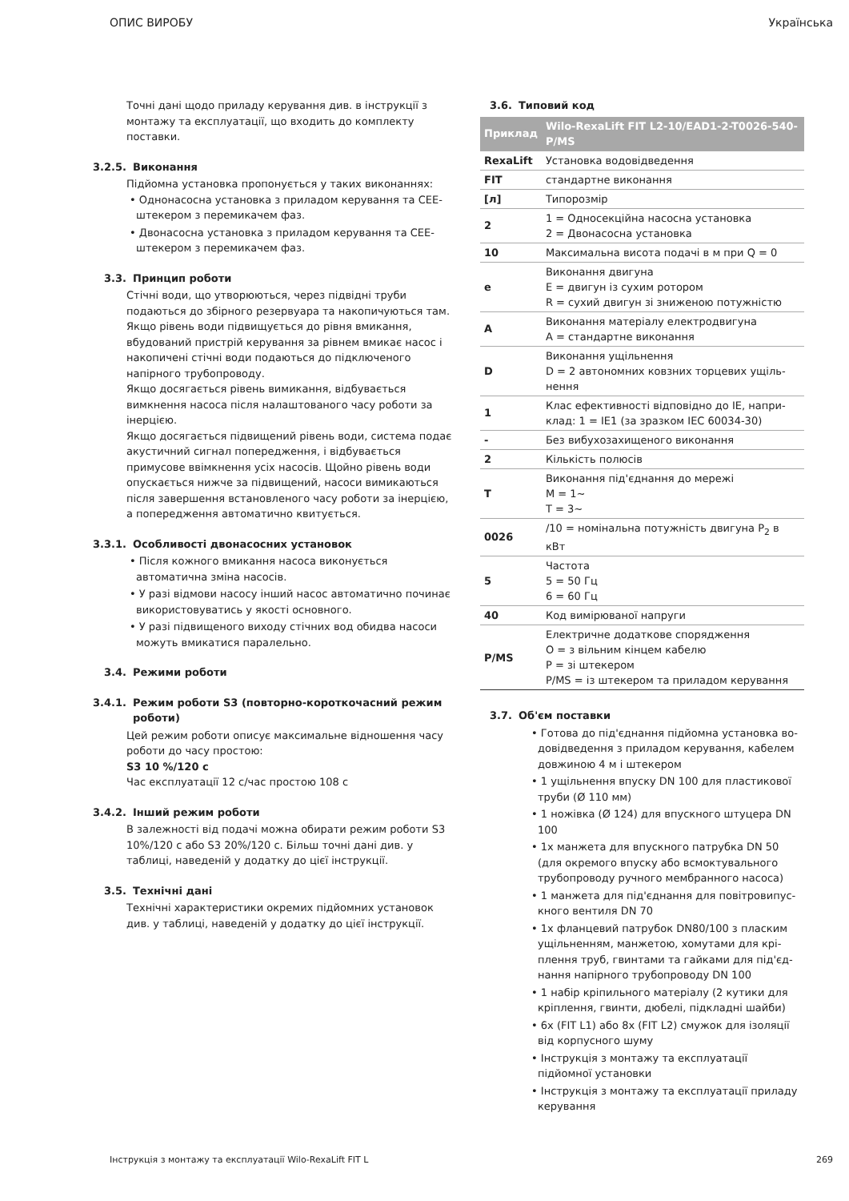ОПИС ВИРОБУ Українська
Точні дані щодо приладу керування див. в ін­струкції з монтажу та експлуатації, що входить до комплекту поставки.
3.2.5. Виконання
Підйомна установка пропонується у таких виконаннях:
• Однонасосна установка з приладом керування та CEE-штекером з перемикачем фаз.
• Двонасосна установка з приладом керування та CEE-штекером з перемикачем фаз.
3.3. Принцип роботи
Стічні води, що утворюються, через підвідні труби подаються до збірного резервуара та накопичуються там.
Якщо рівень води підвищується до рівня вмикання, вбудований пристрій керування за рівнем вмикає насос і накопичені стічні води подаються до підключеного напірного трубопроводу.
Якщо досягається рівень вимикання, відбува­ється вимкнення насоса після налаштованого часу роботи за інерцією.
Якщо досягається підвищений рівень води, система подає акустичний сигнал попере­дження, і відбувається примусове ввімкнення усіх насосів. Щойно рівень води опускається нижче за підвищений, насоси вимикаються після завершення встановленого часу роботи за інерцією, а попередження автоматично квитується.
3.3.1. Особливості двонасосних установок
• Після кожного вмикання насоса виконується автоматична зміна насосів.
• У разі відмови насосу інший насос автома­тично починає використовуватись у якості основного.
• У разі підвищеного виходу стічних вод обидва насоси можуть вмикатися паралельно.
3.4. Режими роботи
3.4.1. Режим роботи S3 (повторно-короткочасний режим роботи)
Цей режим роботи описує максимальне відно­шення часу роботи до часу простою:
S3 10 %/120 с
Час експлуатації 12 с/час простою 108 с
3.4.2. Інший режим роботи
В залежності від подачі можна обирати режим роботи S3 10%/120 с або S3 20%/120 с. Більш точні дані див. у таблиці, наведеній у додатку до цієї інструкції.
3.5. Технічні дані
Технічні характеристики окремих підйомних установок див. у таблиці, наведеній у додатку до цієї інструкції.
3.6. Типовий код
| Приклад | Wilo-RexaLift FIT L2-10/EAD1-2-T0026-540-P/MS |
| --- | --- |
| RexaLift | Установка водовідведення |
| FIT | стандартне виконання |
| [л] | Типорозмір |
| 2 | 1 = Односекційна насосна установка 2 = Двонасосна установка |
| 10 | Максимальна висота подачі в м при Q = 0 |
| e | Виконання двигуна E = двигун із сухим ротором R = сухий двигун зі зниженою потужністю |
| A | Виконання матеріалу електродвигуна A = стандартне виконання |
| D | Виконання ущільнення D = 2 автономних ковзних торцевих ущіль­нення |
| 1 | Клас ефективності відповідно до IE, напри­клад: 1 = IE1 (за зразком IEC 60034-30) |
| - | Без вибухозахищеного виконання |
| 2 | Кількість полюсів |
| T | Виконання під'єднання до мережі M = 1~ T = 3~ |
| 0026 | /10 = номінальна потужність двигуна P<sub>2</sub> в кВт |
| 5 | Частота 5 = 50 Гц 6 = 60 Гц |
| 40 | Код вимірюваної напруги |
| P/MS | Електричне додаткове спорядження O = з вільним кінцем кабелю P = зі штекером P/MS = із штекером та приладом керування |
3.7. Об'єм поставки
• Готова до під'єднання підйомна установка во­довідведення з приладом керування, кабелем довжиною 4 м і штекером
• 1 ущільнення впуску DN 100 для пластикової труби (Ø 110 мм)
• 1 ножівка (Ø 124) для впускного штуцера DN 100
• 1x манжета для впускного патрубка DN 50 (для окремого впуску або всмоктувального трубопроводу ручного мембранного насоса)
• 1 манжета для під'єднання для повітровипус­кного вентиля DN 70
• 1x фланцевий патрубок DN80/100 з пласким ущільненням, манжетою, хомутами для крі­плення труб, гвинтами та гайками для під'єд­нання напірного трубопроводу DN 100
• 1 набір кріпильного матеріалу (2 кутики для кріплення, гвинти, дюбелі, підкладні шайби)
• 6x (FIT L1) або 8x (FIT L2) смужок для ізоляції від корпусного шуму
• Інструкція з монтажу та експлуатації підйомної установки
• Інструкція з монтажу та експлуатації приладу керування
Інструкція з монтажу та експлуатації Wilo-RexaLift FIT L 269